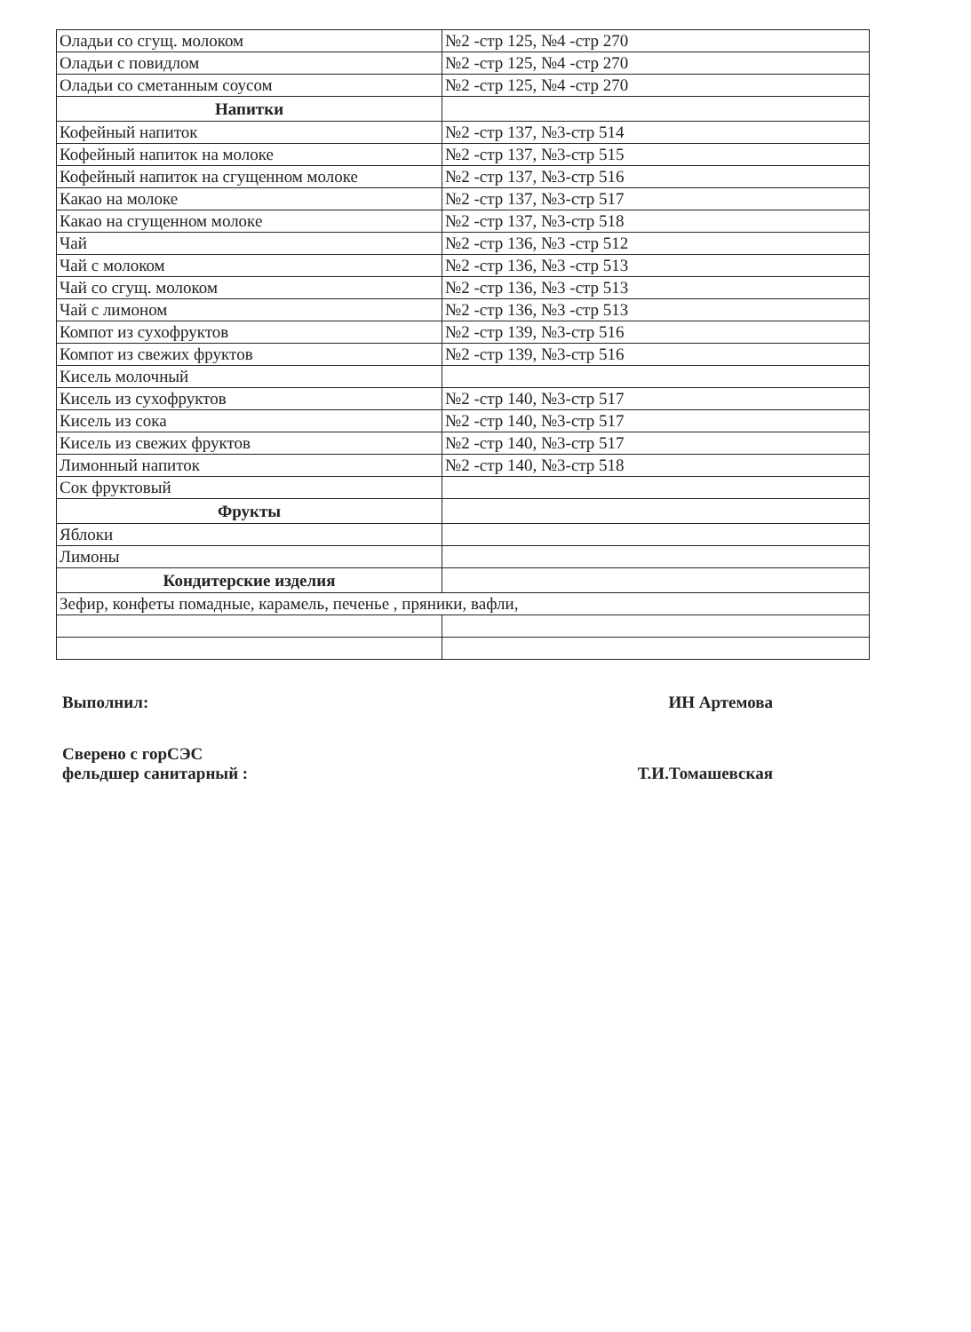| Оладьи со сгущ. молоком | №2 -стр 125, №4 -стр 270 |
| Оладьи с повидлом | №2 -стр 125, №4 -стр 270 |
| Оладьи со сметанным соусом | №2 -стр 125, №4 -стр 270 |
| Напитки | |
| Кофейный напиток | №2 -стр 137, №3-стр 514 |
| Кофейный напиток на молоке | №2 -стр 137, №3-стр 515 |
| Кофейный напиток на сгущенном молоке | №2 -стр 137, №3-стр 516 |
| Какао на молоке | №2 -стр 137, №3-стр 517 |
| Какао на сгущенном молоке | №2 -стр 137, №3-стр 518 |
| Чай | №2 -стр 136, №3 -стр 512 |
| Чай с молоком | №2 -стр 136, №3 -стр 513 |
| Чай со сгущ. молоком | №2 -стр 136, №3 -стр 513 |
| Чай с лимоном | №2 -стр 136, №3 -стр 513 |
| Компот из сухофруктов | №2 -стр 139, №3-стр 516 |
| Компот из свежих фруктов | №2 -стр 139, №3-стр 516 |
| Кисель молочный | |
| Кисель из сухофруктов | №2 -стр 140, №3-стр 517 |
| Кисель из сока | №2 -стр 140, №3-стр 517 |
| Кисель из свежих фруктов | №2 -стр 140, №3-стр 517 |
| Лимонный напиток | №2 -стр 140, №3-стр 518 |
| Сок фруктовый | |
| Фрукты | |
| Яблоки | |
| Лимоны | |
| Кондитерские изделия | |
| Зефир, конфеты помадные, карамель, печенье , пряники, вафли, | |
Выполнил: ИН Артемова
Сверено с горСЭС
фельдшер санитарный : Т.И.Томашевская